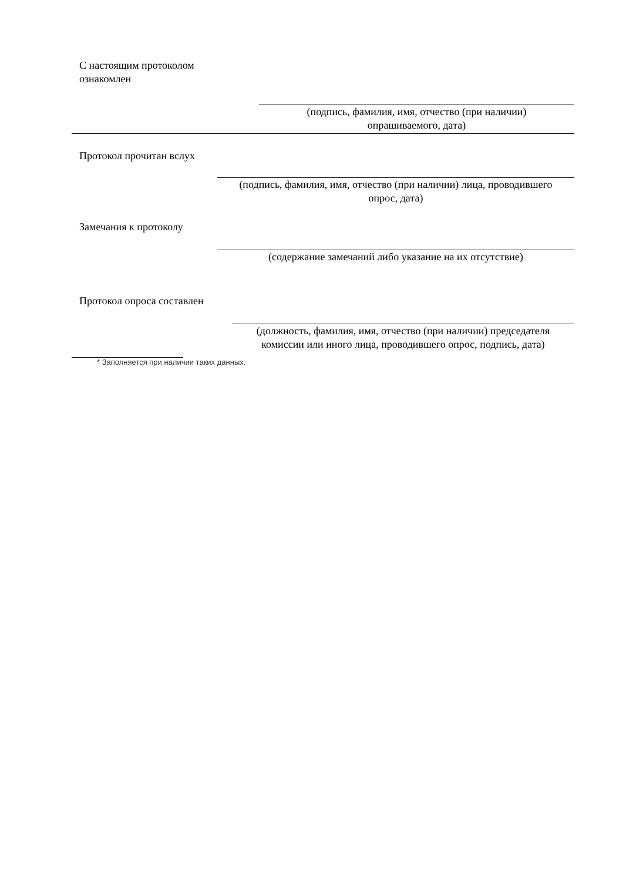С настоящим протоколом
ознакомлен
(подпись, фамилия, имя, отчество (при наличии)
опрашиваемого, дата)
Протокол прочитан вслух
(подпись, фамилия, имя, отчество (при наличии) лица, проводившего
опрос, дата)
Замечания к протоколу
(содержание замечаний либо указание на их отсутствие)
Протокол опроса составлен
(должность, фамилия, имя, отчество (при наличии) председателя
комиссии или иного лица, проводившего опрос, подпись, дата)
* Заполняется при наличии таких данных.